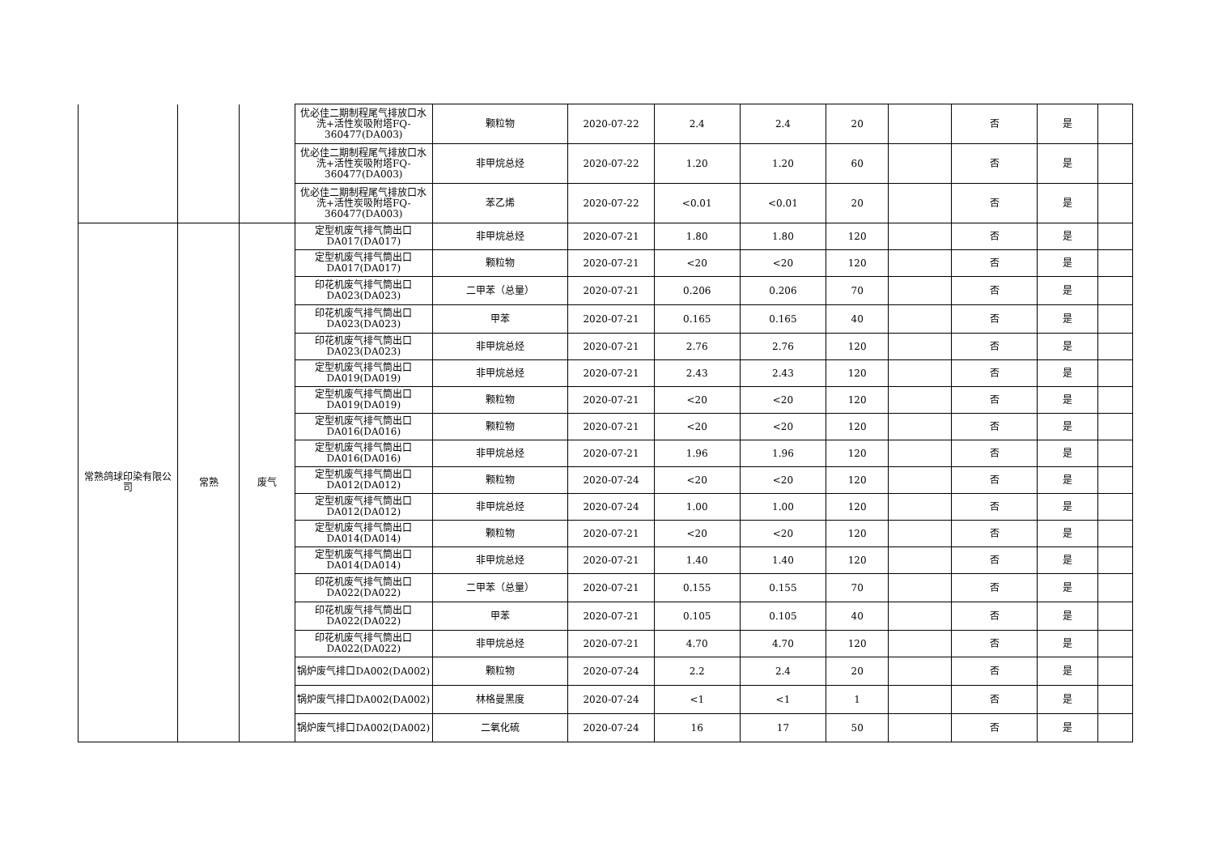| | | | 优必佳二期制程尾气排放口水洗+活性炭吸附塔FQ-360477(DA003) | 颗粒物 | 2020-07-22 | 2.4 | 2.4 | 20 | | 否 | 是 | |
| | | | 优必佳二期制程尾气排放口水洗+活性炭吸附塔FQ-360477(DA003) | 非甲烷总烃 | 2020-07-22 | 1.20 | 1.20 | 60 | | 否 | 是 | |
| | | | 优必佳二期制程尾气排放口水洗+活性炭吸附塔FQ-360477(DA003) | 苯乙烯 | 2020-07-22 | <0.01 | <0.01 | 20 | | 否 | 是 | |
| 常熟鸽球印染有限公司 | 常熟 | 废气 | 定型机废气排气筒出口DA017(DA017) | 非甲烷总烃 | 2020-07-21 | 1.80 | 1.80 | 120 | | 否 | 是 | |
| | | | 定型机废气排气筒出口DA017(DA017) | 颗粒物 | 2020-07-21 | <20 | <20 | 120 | | 否 | 是 | |
| | | | 印花机废气排气筒出口DA023(DA023) | 二甲苯（总量） | 2020-07-21 | 0.206 | 0.206 | 70 | | 否 | 是 | |
| | | | 印花机废气排气筒出口DA023(DA023) | 甲苯 | 2020-07-21 | 0.165 | 0.165 | 40 | | 否 | 是 | |
| | | | 印花机废气排气筒出口DA023(DA023) | 非甲烷总烃 | 2020-07-21 | 2.76 | 2.76 | 120 | | 否 | 是 | |
| | | | 定型机废气排气筒出口DA019(DA019) | 非甲烷总烃 | 2020-07-21 | 2.43 | 2.43 | 120 | | 否 | 是 | |
| | | | 定型机废气排气筒出口DA019(DA019) | 颗粒物 | 2020-07-21 | <20 | <20 | 120 | | 否 | 是 | |
| | | | 定型机废气排气筒出口DA016(DA016) | 颗粒物 | 2020-07-21 | <20 | <20 | 120 | | 否 | 是 | |
| | | | 定型机废气排气筒出口DA016(DA016) | 非甲烷总烃 | 2020-07-21 | 1.96 | 1.96 | 120 | | 否 | 是 | |
| | | | 定型机废气排气筒出口DA012(DA012) | 颗粒物 | 2020-07-24 | <20 | <20 | 120 | | 否 | 是 | |
| | | | 定型机废气排气筒出口DA012(DA012) | 非甲烷总烃 | 2020-07-24 | 1.00 | 1.00 | 120 | | 否 | 是 | |
| | | | 定型机废气排气筒出口DA014(DA014) | 颗粒物 | 2020-07-21 | <20 | <20 | 120 | | 否 | 是 | |
| | | | 定型机废气排气筒出口DA014(DA014) | 非甲烷总烃 | 2020-07-21 | 1.40 | 1.40 | 120 | | 否 | 是 | |
| | | | 印花机废气排气筒出口DA022(DA022) | 二甲苯（总量） | 2020-07-21 | 0.155 | 0.155 | 70 | | 否 | 是 | |
| | | | 印花机废气排气筒出口DA022(DA022) | 甲苯 | 2020-07-21 | 0.105 | 0.105 | 40 | | 否 | 是 | |
| | | | 印花机废气排气筒出口DA022(DA022) | 非甲烷总烃 | 2020-07-21 | 4.70 | 4.70 | 120 | | 否 | 是 | |
| | | | 锅炉废气排口DA002(DA002) | 颗粒物 | 2020-07-24 | 2.2 | 2.4 | 20 | | 否 | 是 | |
| | | | 锅炉废气排口DA002(DA002) | 林格曼黑度 | 2020-07-24 | <1 | <1 | 1 | | 否 | 是 | |
| | | | 锅炉废气排口DA002(DA002) | 二氧化硫 | 2020-07-24 | 16 | 17 | 50 | | 否 | 是 | |